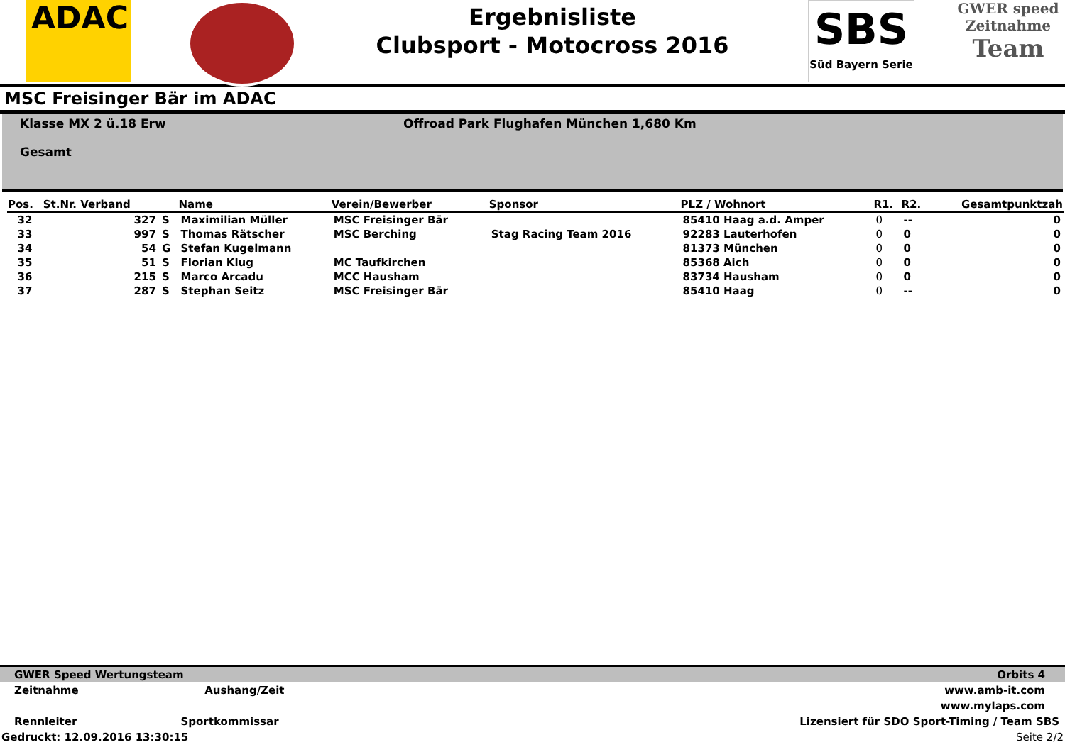ADAC
Ergebnisliste
Clubsport - Motocross 2016
SBS
Süd Bayern Serie
GWER speed
Zeitnahme
Team
MSC Freisinger Bär im ADAC
Klasse MX 2 ü.18 Erw
Gesamt
Offroad Park Flughafen München 1,680 Km
| Pos. | St.Nr. Verband | | Name | Verein/Bewerber | Sponsor | PLZ / Wohnort | R1. | R2. | Gesamtpunktzah |
| --- | --- | --- | --- | --- | --- | --- | --- | --- | --- |
| 32 | 327 | S | Maximilian Müller | MSC Freisinger Bär | | 85410 Haag a.d. Amper | 0 | -- | 0 |
| 33 | 997 | S | Thomas Rätscher | MSC Berching | Stag Racing Team 2016 | 92283 Lauterhofen | 0 | 0 | 0 |
| 34 | 54 | G | Stefan Kugelmann | | | 81373 München | 0 | 0 | 0 |
| 35 | 51 | S | Florian Klug | MC Taufkirchen | | 85368 Aich | 0 | 0 | 0 |
| 36 | 215 | S | Marco Arcadu | MCC Hausham | | 83734 Hausham | 0 | 0 | 0 |
| 37 | 287 | S | Stephan Seitz | MSC Freisinger Bär | | 85410 Haag | 0 | -- | 0 |
GWER Speed Wertungsteam Orbits 4
Zeitnahme Aushang/Zeit www.amb-it.com
www.mylaps.com
Rennleiter Sportkommissar Lizensiert für SDO Sport-Timing / Team SBS
Gedruckt: 12.09.2016 13:30:15 Seite 2/2